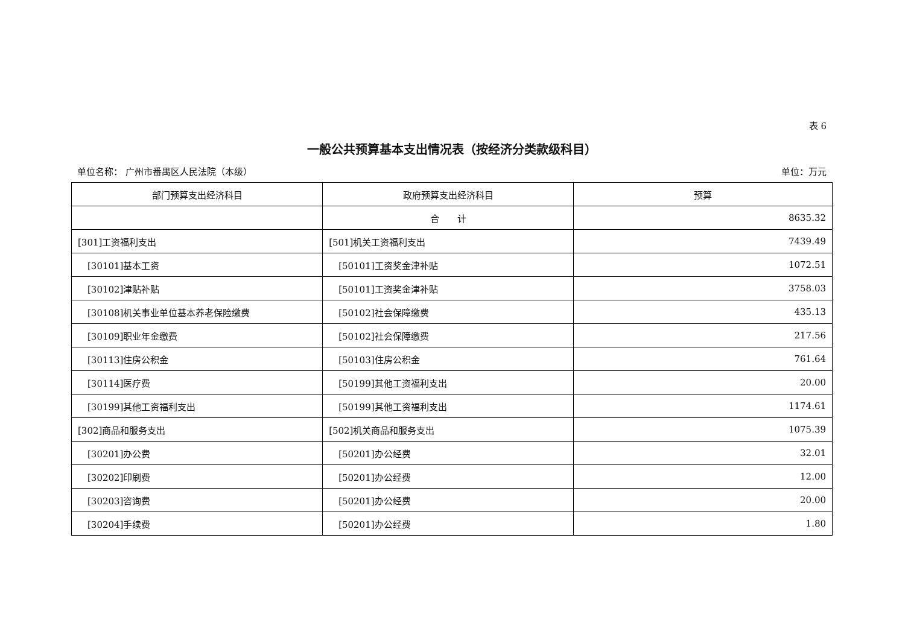表 6
一般公共预算基本支出情况表（按经济分类款级科目）
单位名称： 广州市番禺区人民法院（本级） 单位：万元
| 部门预算支出经济科目 | 政府预算支出经济科目 | 预算 |
| --- | --- | --- |
| | 合 计 | 8635.32 |
| [301]工资福利支出 | [501]机关工资福利支出 | 7439.49 |
| [30101]基本工资 | [50101]工资奖金津补贴 | 1072.51 |
| [30102]津贴补贴 | [50101]工资奖金津补贴 | 3758.03 |
| [30108]机关事业单位基本养老保险缴费 | [50102]社会保障缴费 | 435.13 |
| [30109]职业年金缴费 | [50102]社会保障缴费 | 217.56 |
| [30113]住房公积金 | [50103]住房公积金 | 761.64 |
| [30114]医疗费 | [50199]其他工资福利支出 | 20.00 |
| [30199]其他工资福利支出 | [50199]其他工资福利支出 | 1174.61 |
| [302]商品和服务支出 | [502]机关商品和服务支出 | 1075.39 |
| [30201]办公费 | [50201]办公经费 | 32.01 |
| [30202]印刷费 | [50201]办公经费 | 12.00 |
| [30203]咨询费 | [50201]办公经费 | 20.00 |
| [30204]手续费 | [50201]办公经费 | 1.80 |